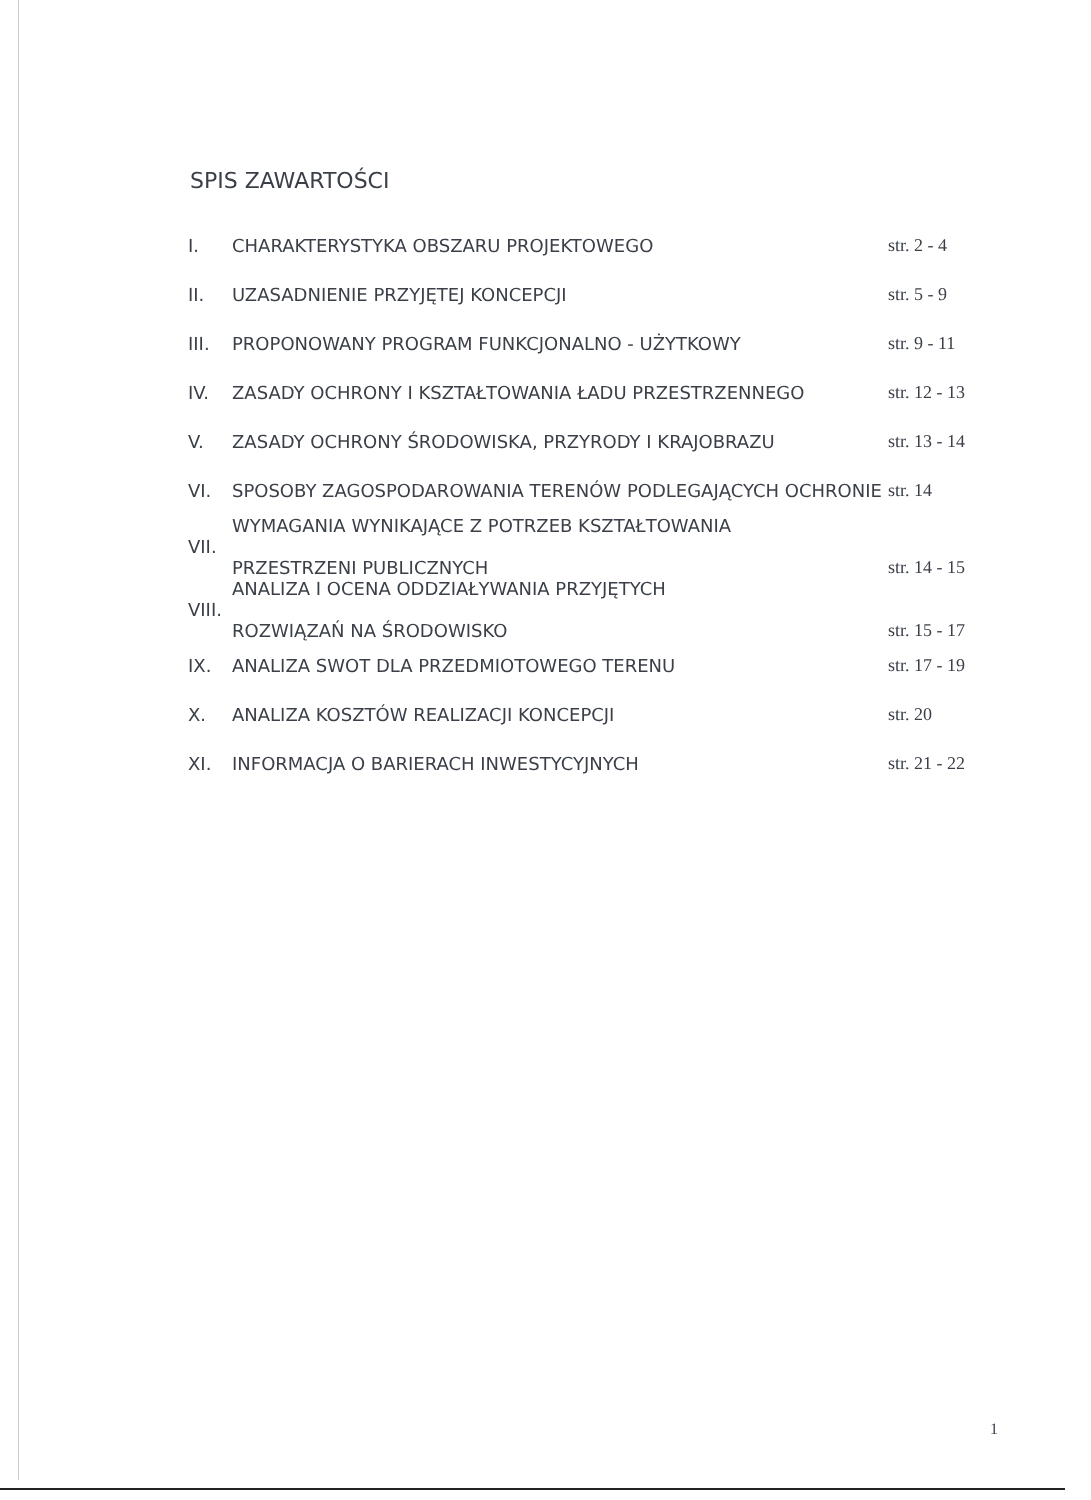SPIS ZAWARTOŚCI
| I. | CHARAKTERYSTYKA OBSZARU PROJEKTOWEGO | str. 2 - 4 |
| II. | UZASADNIENIE PRZYJĘTEJ KONCEPCJI | str. 5 - 9 |
| III. | PROPONOWANY PROGRAM FUNKCJONALNO - UŻYTKOWY | str. 9 - 11 |
| IV. | ZASADY OCHRONY I KSZTAŁTOWANIA ŁADU PRZESTRZENNEGO | str. 12 - 13 |
| V. | ZASADY OCHRONY ŚRODOWISKA, PRZYRODY I KRAJOBRAZU | str. 13 - 14 |
| VI. | SPOSOBY ZAGOSPODAROWANIA TERENÓW PODLEGAJĄCYCH OCHRONIE | str. 14 |
| VII. | WYMAGANIA WYNIKAJĄCE Z POTRZEB KSZTAŁTOWANIA PRZESTRZENI PUBLICZNYCH | str. 14 - 15 |
| VIII. | ANALIZA I OCENA ODDZIAŁYWANIA PRZYJĘTYCH ROZWIĄZAŃ NA ŚRODOWISKO | str. 15 - 17 |
| IX. | ANALIZA SWOT DLA PRZEDMIOTOWEGO TERENU | str. 17 - 19 |
| X. | ANALIZA KOSZTÓW REALIZACJI KONCEPCJI | str. 20 |
| XI. | INFORMACJA O BARIERACH INWESTYCYJNYCH | str. 21 - 22 |
1